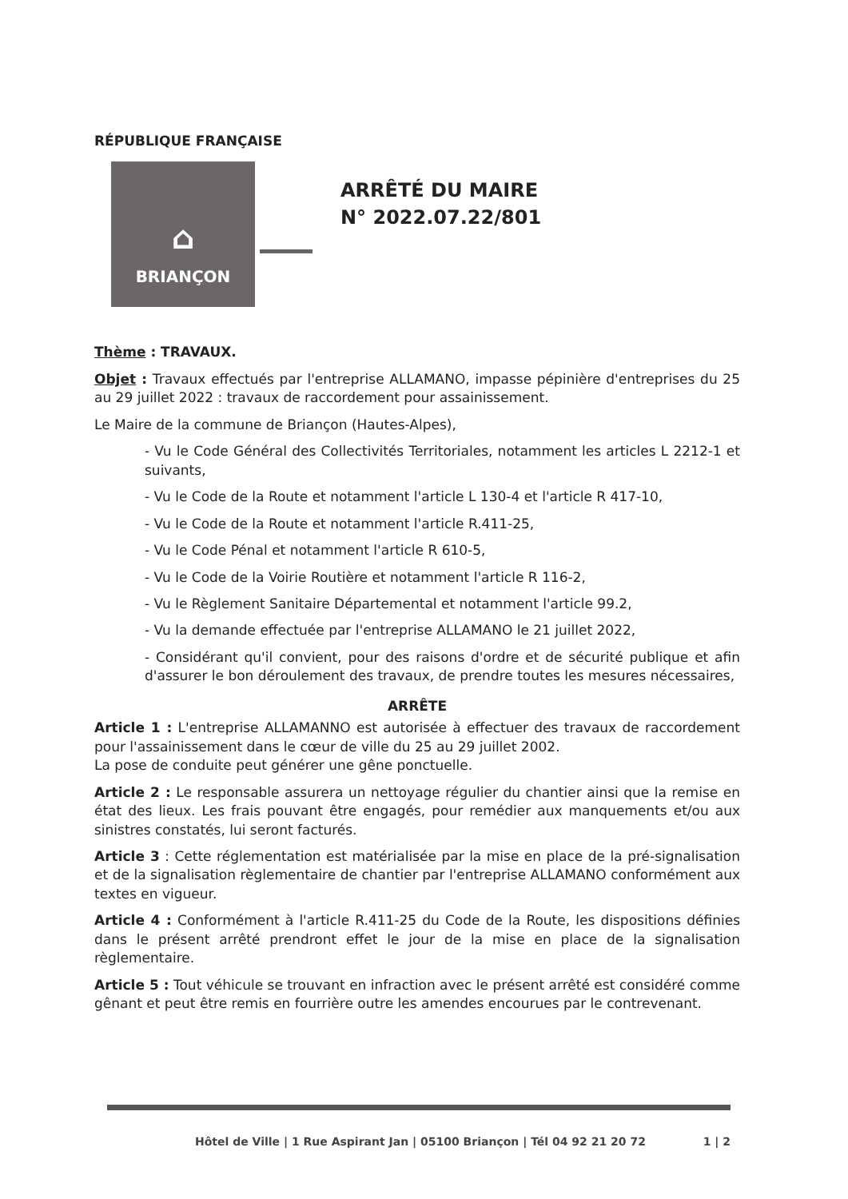RÉPUBLIQUE FRANÇAISE
⌂
BRIANÇON
ARRÊTÉ DU MAIRE
N° 2022.07.22/801
Thème : TRAVAUX.
Objet : Travaux effectués par l'entreprise ALLAMANO, impasse pépinière d'entreprises du 25 au 29 juillet 2022 : travaux de raccordement pour assainissement.
Le Maire de la commune de Briançon (Hautes-Alpes),
- Vu le Code Général des Collectivités Territoriales, notamment les articles L 2212-1 et suivants,
- Vu le Code de la Route et notamment l'article L 130-4 et l'article R 417-10,
- Vu le Code de la Route et notamment l'article R.411-25,
- Vu le Code Pénal et notamment l'article R 610-5,
- Vu le Code de la Voirie Routière et notamment l'article R 116-2,
- Vu le Règlement Sanitaire Départemental et notamment l'article 99.2,
- Vu la demande effectuée par l'entreprise ALLAMANO le 21 juillet 2022,
- Considérant qu'il convient, pour des raisons d'ordre et de sécurité publique et afin d'assurer le bon déroulement des travaux, de prendre toutes les mesures nécessaires,
ARRÊTE
Article 1 : L'entreprise ALLAMANNO est autorisée à effectuer des travaux de raccordement pour l'assainissement dans le cœur de ville du 25 au 29 juillet 2002.
La pose de conduite peut générer une gêne ponctuelle.
Article 2 : Le responsable assurera un nettoyage régulier du chantier ainsi que la remise en état des lieux. Les frais pouvant être engagés, pour remédier aux manquements et/ou aux sinistres constatés, lui seront facturés.
Article 3 : Cette réglementation est matérialisée par la mise en place de la pré-signalisation et de la signalisation règlementaire de chantier par l'entreprise ALLAMANO conformément aux textes en vigueur.
Article 4 : Conformément à l'article R.411-25 du Code de la Route, les dispositions définies dans le présent arrêté prendront effet le jour de la mise en place de la signalisation règlementaire.
Article 5 : Tout véhicule se trouvant en infraction avec le présent arrêté est considéré comme gênant et peut être remis en fourrière outre les amendes encourues par le contrevenant.
Hôtel de Ville | 1 Rue Aspirant Jan | 05100 Briançon | Tél 04 92 21 20 72 1 | 2